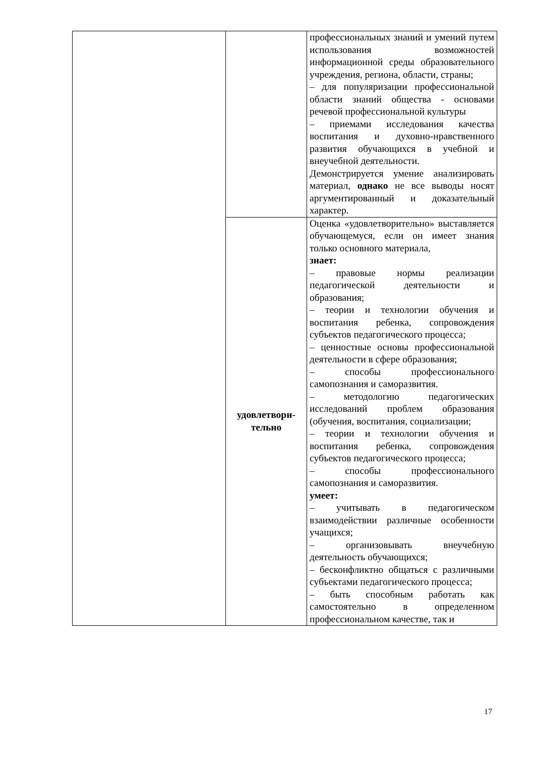| | | профессиональных знаний и умений путем использования возможностей информационной среды образовательного учреждения, региона, области, страны; – для популяризации профессиональной области знаний общества - основами речевой профессиональной культуры – приемами исследования качества воспитания и духовно-нравственного развития обучающихся в учебной и внеучебной деятельности. Демонстрируется умение анализировать материал, однако не все выводы носят аргументированный и доказательный характер. |
| | удовлетвори- тельно | Оценка «удовлетворительно» выставляется обучающемуся, если он имеет знания только основного материала, знает: – правовые нормы реализации педагогической деятельности и образования; – теории и технологии обучения и воспитания ребенка, сопровождения субъектов педагогического процесса; – ценностные основы профессиональной деятельности в сфере образования; – способы профессионального самопознания и саморазвития. – методологию педагогических исследований проблем образования (обучения, воспитания, социализации; – теории и технологии обучения и воспитания ребенка, сопровождения субъектов педагогического процесса; – способы профессионального самопознания и саморазвития. умеет: – учитывать в педагогическом взаимодействии различные особенности учащихся; – организовывать внеучебную деятельность обучающихся; – бесконфликтно общаться с различными субъектами педагогического процесса; – быть способным работать как самостоятельно в определенном профессиональном качестве, так и |
17